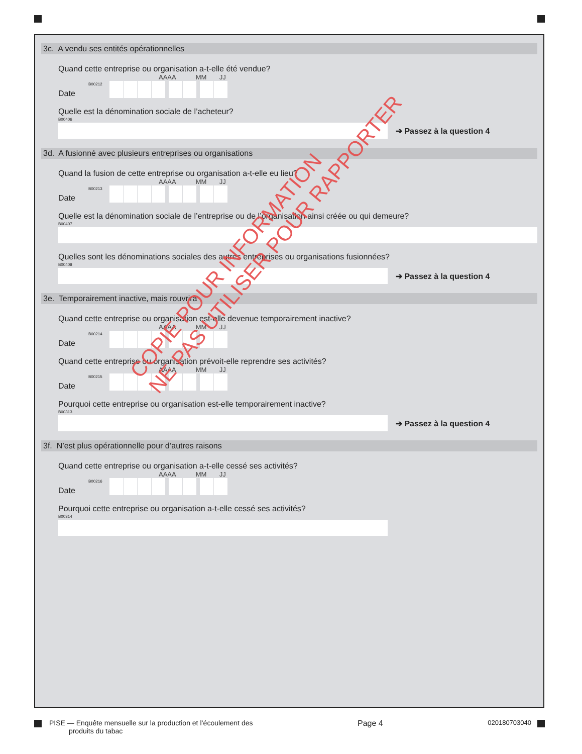3c. A vendu ses entités opérationnelles
Quand cette entreprise ou organisation a-t-elle été vendue?
Date
AAAA MM JJ
B00212
Quelle est la dénomination sociale de l’acheteur?
B00406
➔ Passez à la question 4
3d. A fusionné avec plusieurs entreprises ou organisations
Quand la fusion de cette entreprise ou organisation a-t-elle eu lieu?
Date
AAAA MM JJ
B00213
Quelle est la dénomination sociale de l’entreprise ou de l’organisation ainsi créée ou qui demeure?
B00407
Quelles sont les dénominations sociales des autres entreprises ou organisations fusionnées?
B00408
➔ Passez à la question 4
3e. Temporairement inactive, mais rouvrira
Quand cette entreprise ou organisation est-elle devenue temporairement inactive?
Date
AAAA MM JJ
B00214
Quand cette entreprise ou organisation prévoit-elle reprendre ses activités?
Date
AAAA MM JJ
B00215
Pourquoi cette entreprise ou organisation est-elle temporairement inactive?
B00313
➔ Passez à la question 4
3f. N’est plus opérationnelle pour d’autres raisons
Quand cette entreprise ou organisation a-t-elle cessé ses activités?
Date
AAAA MM JJ
B00216
Pourquoi cette entreprise ou organisation a-t-elle cessé ses activités?
B00314
COPIE POUR INFORMATION
NE PAS UTILISER POUR RAPPORTER
PISE — Enquête mensuelle sur la production et l’écoulement des
produits du tabac Page 4 020180703040